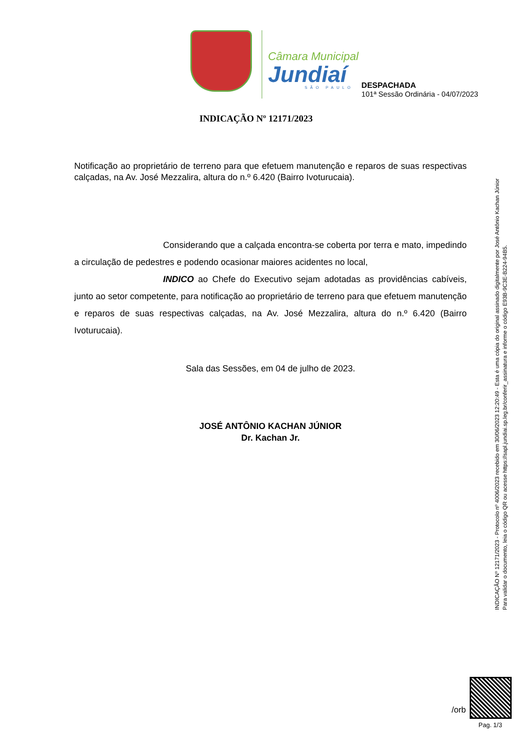Câmara Municipal
Jundiaí
SÃO PAULO
DESPACHADA
101ª Sessão Ordinária - 04/07/2023
INDICAÇÃO Nº 12171/2023
Notificação ao proprietário de terreno para que efetuem manutenção e reparos de suas respectivas calçadas, na Av. José Mezzalira, altura do n.º 6.420 (Bairro Ivoturucaia).
Considerando que a calçada encontra-se coberta por terra e mato, impedindo a circulação de pedestres e podendo ocasionar maiores acidentes no local,
INDICO ao Chefe do Executivo sejam adotadas as providências cabíveis, junto ao setor competente, para notificação ao proprietário de terreno para que efetuem manutenção e reparos de suas respectivas calçadas, na Av. José Mezzalira, altura do n.º 6.420 (Bairro Ivoturucaia).
Sala das Sessões, em 04 de julho de 2023.
JOSÉ ANTÔNIO KACHAN JÚNIOR
Dr. Kachan Jr.
INDICAÇÃO Nº 12171/2023 - Protocolo nº 4006/2023 recebido em 30/06/2023 12:20:49 - Esta é uma cópia do original assinado digitalmente por José Antônio Kachan Júnior
Para validar o documento, leia o código QR ou acesse https://sapl.jundiai.sp.leg.br/conferir_assinatura e informe o código E93B-9C3E-B224-94B5.
/orb
Pag. 1/3